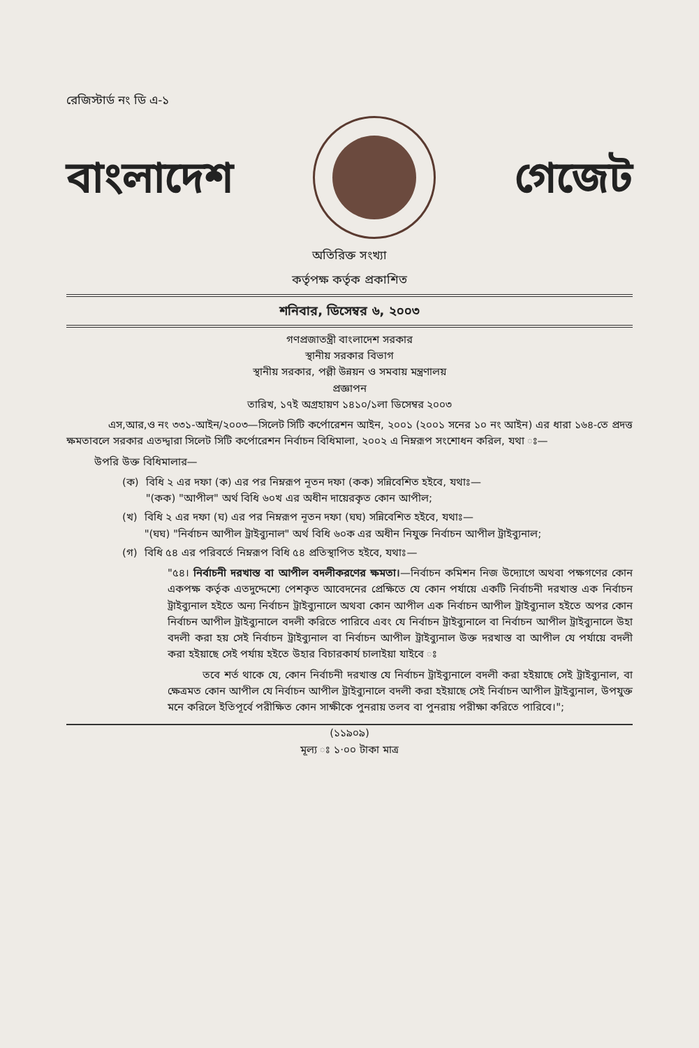রেজিস্টার্ড নং ডি এ-১
বাংলাদেশ গেজেট
অতিরিক্ত সংখ্যা
কর্তৃপক্ষ কর্তৃক প্রকাশিত
শনিবার, ডিসেম্বর ৬, ২০০৩
গণপ্রজাতন্ত্রী বাংলাদেশ সরকার
স্থানীয় সরকার বিভাগ
স্থানীয় সরকার, পল্লী উন্নয়ন ও সমবায় মন্ত্রণালয়
প্রজ্ঞাপন
তারিখ, ১৭ই অগ্রহায়ণ ১৪১০/১লা ডিসেম্বর ২০০৩
এস,আর,ও নং ৩৩১-আইন/২০০৩—সিলেট সিটি কর্পোরেশন আইন, ২০০১ (২০০১ সনের ১০ নং আইন) এর ধারা ১৬৪-তে প্রদত্ত ক্ষমতাবলে সরকার এতদ্দ্বারা সিলেট সিটি কর্পোরেশন নির্বাচন বিধিমালা, ২০০২ এ নিম্নরূপ সংশোধন করিল, যথা ঃ—
উপরি উক্ত বিধিমালার—
(ক) বিধি ২ এর দফা (ক) এর পর নিম্নরূপ নূতন দফা (কক) সন্নিবেশিত হইবে, যথাঃ—
"(কক) "আপীল" অর্থ বিধি ৬০খ এর অধীন দায়েরকৃত কোন আপীল;
(খ) বিধি ২ এর দফা (ঘ) এর পর নিম্নরূপ নূতন দফা (ঘঘ) সন্নিবেশিত হইবে, যথাঃ—
"(ঘঘ) "নির্বাচন আপীল ট্রাইব্যুনাল" অর্থ বিধি ৬০ক এর অধীন নিযুক্ত নির্বাচন আপীল ট্রাইব্যুনাল;
(গ) বিধি ৫৪ এর পরিবর্তে নিম্নরূপ বিধি ৫৪ প্রতিস্থাপিত হইবে, যথাঃ—
"৫৪। নির্বাচনী দরখাস্ত বা আপীল বদলীকরণের ক্ষমতা।—নির্বাচন কমিশন নিজ উদ্যোগে অথবা পক্ষগণের কোন একপক্ষ কর্তৃক এতদুদ্দেশ্যে পেশকৃত আবেদনের প্রেক্ষিতে যে কোন পর্যায়ে একটি নির্বাচনী দরখাস্ত এক নির্বাচন ট্রাইব্যুনাল হইতে অন্য নির্বাচন ট্রাইব্যুনালে অথবা কোন আপীল এক নির্বাচন আপীল ট্রাইব্যুনাল হইতে অপর কোন নির্বাচন আপীল ট্রাইব্যুনালে বদলী করিতে পারিবে এবং যে নির্বাচন ট্রাইব্যুনালে বা নির্বাচন আপীল ট্রাইব্যুনালে উহা বদলী করা হয় সেই নির্বাচন ট্রাইব্যুনাল বা নির্বাচন আপীল ট্রাইব্যুনাল উক্ত দরখাস্ত বা আপীল যে পর্যায়ে বদলী করা হইয়াছে সেই পর্যায় হইতে উহার বিচারকার্য চালাইয়া যাইবে ঃ
তবে শর্ত থাকে যে, কোন নির্বাচনী দরখাস্ত যে নির্বাচন ট্রাইব্যুনালে বদলী করা হইয়াছে সেই ট্রাইব্যুনাল, বা ক্ষেত্রমত কোন আপীল যে নির্বাচন আপীল ট্রাইব্যুনালে বদলী করা হইয়াছে সেই নির্বাচন আপীল ট্রাইব্যুনাল, উপযুক্ত মনে করিলে ইতিপূর্বে পরীক্ষিত কোন সাক্ষীকে পুনরায় তলব বা পুনরায় পরীক্ষা করিতে পারিবে।";
(১১৯০৯)
মূল্য ঃ ১·০০ টাকা মাত্র